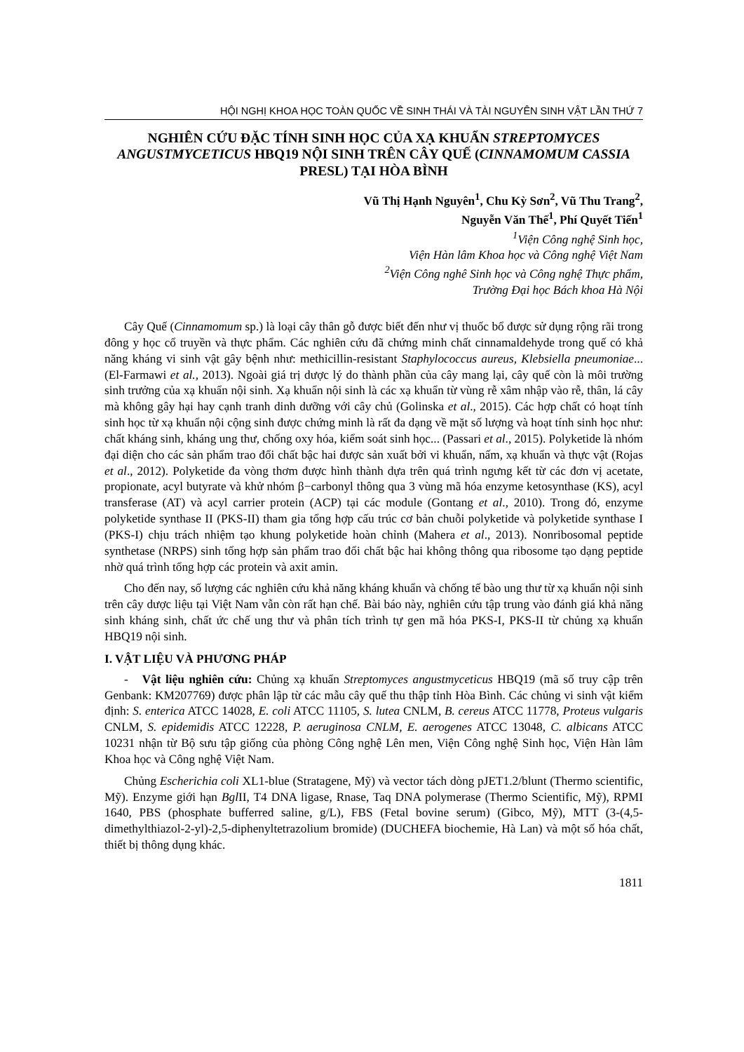HỘI NGHỊ KHOA HỌC TOÀN QUỐC VỀ SINH THÁI VÀ TÀI NGUYÊN SINH VẬT LẦN THỨ 7
NGHIÊN CỨU ĐẶC TÍNH SINH HỌC CỦA XẠ KHUẨN STREPTOMYCES ANGUSTMYCETICUS HBQ19 NỘI SINH TRÊN CÂY QUẾ (CINNAMOMUM CASSIA PRESL) TẠI HÒA BÌNH
Vũ Thị Hạnh Nguyên<sup>1</sup>, Chu Kỳ Sơn<sup>2</sup>, Vũ Thu Trang<sup>2</sup>,
Nguyễn Văn Thế<sup>1</sup>, Phí Quyết Tiến<sup>1</sup>
<sup>1</sup> Viện Công nghệ Sinh học,
Viện Hàn lâm Khoa học và Công nghệ Việt Nam
<sup>2</sup> Viện Công nghê Sinh học và Công nghệ Thực phẩm,
Trường Đại học Bách khoa Hà Nội
Cây Quế (Cinnamomum sp.) là loại cây thân gỗ được biết đến như vị thuốc bổ được sử dụng rộng rãi trong đông y học cổ truyền và thực phẩm. Các nghiên cứu đã chứng minh chất cinnamaldehyde trong quế có khả năng kháng vi sinh vật gây bệnh như: methicillin-resistant Staphylococcus aureus, Klebsiella pneumoniae... (El-Farmawi et al., 2013). Ngoài giá trị dược lý do thành phần của cây mang lại, cây quế còn là môi trường sinh trưởng của xạ khuẩn nội sinh. Xạ khuẩn nội sinh là các xạ khuẩn từ vùng rễ xâm nhập vào rễ, thân, lá cây mà không gây hại hay cạnh tranh dinh dưỡng với cây chủ (Golinska et al., 2015). Các hợp chất có hoạt tính sinh học từ xạ khuẩn nội cộng sinh được chứng minh là rất đa dạng về mặt số lượng và hoạt tính sinh học như: chất kháng sinh, kháng ung thư, chống oxy hóa, kiểm soát sinh học... (Passari et al., 2015). Polyketide là nhóm đại diện cho các sản phẩm trao đổi chất bậc hai được sản xuất bởi vi khuẩn, nấm, xạ khuẩn và thực vật (Rojas et al., 2012). Polyketide đa vòng thơm được hình thành dựa trên quá trình ngưng kết từ các đơn vị acetate, propionate, acyl butyrate và khử nhóm β−carbonyl thông qua 3 vùng mã hóa enzyme ketosynthase (KS), acyl transferase (AT) và acyl carrier protein (ACP) tại các module (Gontang et al., 2010). Trong đó, enzyme polyketide synthase II (PKS-II) tham gia tổng hợp cấu trúc cơ bản chuỗi polyketide và polyketide synthase I (PKS-I) chịu trách nhiệm tạo khung polyketide hoàn chỉnh (Mahera et al., 2013). Nonribosomal peptide synthetase (NRPS) sinh tổng hợp sản phẩm trao đổi chất bậc hai không thông qua ribosome tạo dạng peptide nhờ quá trình tổng hợp các protein và axit amin.
Cho đến nay, số lượng các nghiên cứu khả năng kháng khuẩn và chống tế bào ung thư từ xạ khuẩn nội sinh trên cây dược liệu tại Việt Nam vẫn còn rất hạn chế. Bài báo này, nghiên cứu tập trung vào đánh giá khả năng sinh kháng sinh, chất ức chế ung thư và phân tích trình tự gen mã hóa PKS-I, PKS-II từ chủng xạ khuẩn HBQ19 nội sinh.
I. VẬT LIỆU VÀ PHƯƠNG PHÁP
- Vật liệu nghiên cứu: Chủng xạ khuẩn Streptomyces angustmyceticus HBQ19 (mã số truy cập trên Genbank: KM207769) được phân lập từ các mẫu cây quế thu thập tỉnh Hòa Bình. Các chủng vi sinh vật kiểm định: S. enterica ATCC 14028, E. coli ATCC 11105, S. lutea CNLM, B. cereus ATCC 11778, Proteus vulgaris CNLM, S. epidemidis ATCC 12228, P. aeruginosa CNLM, E. aerogenes ATCC 13048, C. albicans ATCC 10231 nhận từ Bộ sưu tập giống của phòng Công nghệ Lên men, Viện Công nghệ Sinh học, Viện Hàn lâm Khoa học và Công nghệ Việt Nam.
Chủng Escherichia coli XL1-blue (Stratagene, Mỹ) và vector tách dòng pJET1.2/blunt (Thermo scientific, Mỹ). Enzyme giới hạn Bgl II, T4 DNA ligase, Rnase, Taq DNA polymerase (Thermo Scientific, Mỹ), RPMI 1640, PBS (phosphate bufferred saline, g/L), FBS (Fetal bovine serum) (Gibco, Mỹ), MTT (3-(4,5-dimethylthiazol-2-yl)-2,5-diphenyltetrazolium bromide) (DUCHEFA biochemie, Hà Lan) và một số hóa chất, thiết bị thông dụng khác.
1811